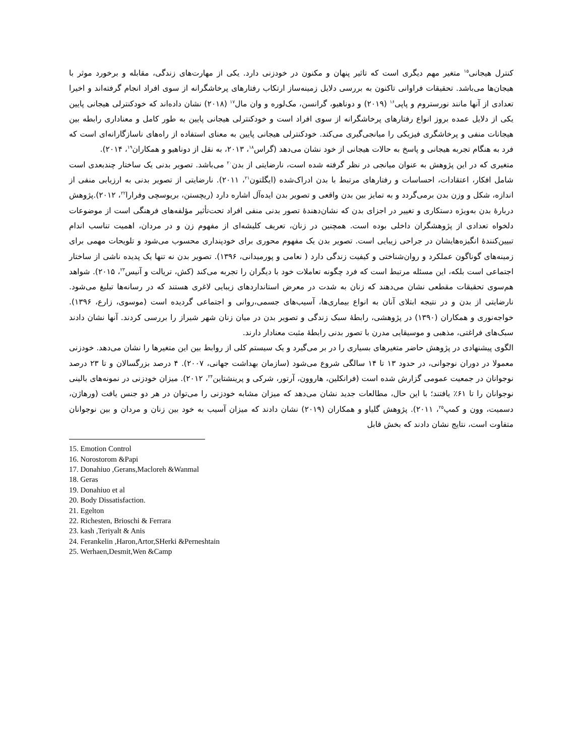کنترل هیجانی<sup>۱۵</sup> متغیر مهم دیگری است که تاثیر پنهان و مکنون در خودزنی دارد. یکی از مهارت‌های زندگی، مقابله و برخورد موثر با هیجان‌ها می‌باشد. تحقیقات فراوانی تاکنون به بررسی دلایل زمینه‌ساز ارتکاب رفتارهای پرخاشگرانه از سوی افراد انجام گرفته‌اند و اخیرا تعدادی از آنها مانند نورستروم و پاپی<sup>۱۶</sup> (۲۰۱۹) و دوناهیو، گرانسن، مک‌لوره و وان مال<sup>۱۷</sup> (۲۰۱۸) نشان داده‌اند که خودکنترلی هیجانی پایین یکی از دلایل عمده بروز انواع رفتارهای پرخاشگرانه از سوی افراد است و خودکنترلی هیجانی پایین به طور کامل و معناداری رابطه بین هیجانات منفی و پرخاشگری فیزیکی را میانجی‌گیری می‌کند. خودکنترلی هیجانی پایین به معنای استفاده از راه‌های ناسازگارانه‌ای است که فرد به هنگام تجربه هیجانی و پاسخ به حالات هیجانی از خود نشان می‌دهد (گراس<sup>۱۸</sup>، ۲۰۱۳، به نقل از دوناهیو و همکاران<sup>۱۹</sup>، ۲۰۱۴).
متغیری که در این پژوهش به عنوان میانجی در نظر گرفته شده است، نارضایتی از بدن<sup>۲۰</sup> می‌باشد. تصویر بدنی یک ساختار چندبعدی است شامل افکار، اعتقادات، احساسات و رفتارهای مرتبط با بدن ادراک‌شده (ایگلتون<sup>۲۱</sup>، ۲۰۱۱). نارضایتی از تصویر بدنی به ارزیابی منفی از اندازه، شکل و وزن بدن برمی‌گردد و به تمایز بین بدن واقعی و تصویر بدن ایده‌آل اشاره دارد (ریچستن، بریوسچی وفرارا<sup>۲۲</sup>، ۲۰۱۲).پژوهش دربارهٔ بدن به‌ویژه دستکاری و تغییر در اجزای بدن که نشان‌دهندهٔ تصور بدنی منفی افراد تحت‌تأثیر مؤلفه‌های فرهنگی است از موضوعات دلخواه تعدادی از پژوهشگران داخلی بوده است. همچنین در زنان، تعریف کلیشه‌ای از مفهوم زن و در مردان، اهمیت تناسب اندام تبیین‌کنندهٔ انگیزه‌هایشان در جراحی زیبایی است. تصویر بدن یک مفهوم محوری برای خودپنداری محسوب می‌شود و تلویحات مهمی برای زمینه‌های گوناگون عملکرد و روان‌شناختی و کیفیت زندگی دارد ( نعامی و پورمیدانی، ۱۳۹۶). تصویر بدن نه تنها یک پدیده ناشی از ساختار اجتماعی است بلکه، این مسئله مرتبط است که فرد چگونه تعاملات خود با دیگران را تجربه می‌کند (کش، تریالت و آنیس<sup>۲۳</sup>، ۲۰۱۵). شواهد هم‌سوی تحقیقات مقطعی نشان می‌دهند که زنان به شدت در معرض استانداردهای زیبایی لاغری هستند که در رسانه‌ها تبلیغ می‌شود. نارضایتی از بدن و در نتیجه ابتلای آنان به انواع بیماری‌ها، آسیب‌های جسمی،روانی و اجتماعی گردیده است (موسوی، زارع، ۱۳۹۶). خواجه‌نوری و همکاران (۱۳۹۰) در پژوهشی، رابطهٔ سبک زندگی و تصویر بدن در میان زنان شهر شیراز را بررسی کردند. آنها نشان دادند سبک‌های فراغتی، مذهبی و موسیقایی مدرن با تصور بدنی رابطهٔ مثبت معنادار دارند.
الگوی پیشنهادی در پژوهش حاضر متغیرهای بسیاری را در بر می‌گیرد و یک سیستم کلی از روابط بین این متغیرها را نشان می‌دهد. خودزنی معمولا در دوران نوجوانی، در حدود ۱۳ تا ۱۴ سالگی شروع می‌شود (سازمان بهداشت جهانی، ۲۰۰۷). ۴ درصد بزرگسالان و تا ۲۳ درصد نوجوانان در جمعیت عمومی گزارش شده است (فرانکلین، هاروون، آرتور، شرکی و پرینشتاین<sup>۲۴</sup>، ۲۰۱۲). میزان خودزنی در نمونه‌های بالینی نوجوانان را تا ۶۱٪ یافتند؛ با این حال، مطالعات جدید نشان می‌دهد که میزان مشابه خودزنی را می‌توان در هر دو جنس یافت (ورهاژن، دسمیت، وون و کمپ<sup>۲۵</sup>، ۲۰۱۱). پژوهش گلیاو و همکاران (۲۰۱۹) نشان دادند که میزان آسیب به خود بین زنان و مردان و بین نوجوانان متفاوت است، نتایج نشان دادند که بخش قابل
15. Emotion Control
16. Norostorom &Papi
17. Donahiuo ,Gerans,Macloreh &Wanmal
18. Geras
19. Donahiuo et al
20. Body Dissatisfaction.
21. Egelton
22. Richesten, Brioschi & Ferrara
23. kash ,Teriyalt & Anis
24. Ferankelin ,Haron,Artor,SHerki &Perneshtain
25. Werhaen,Desmit,Wen &Camp